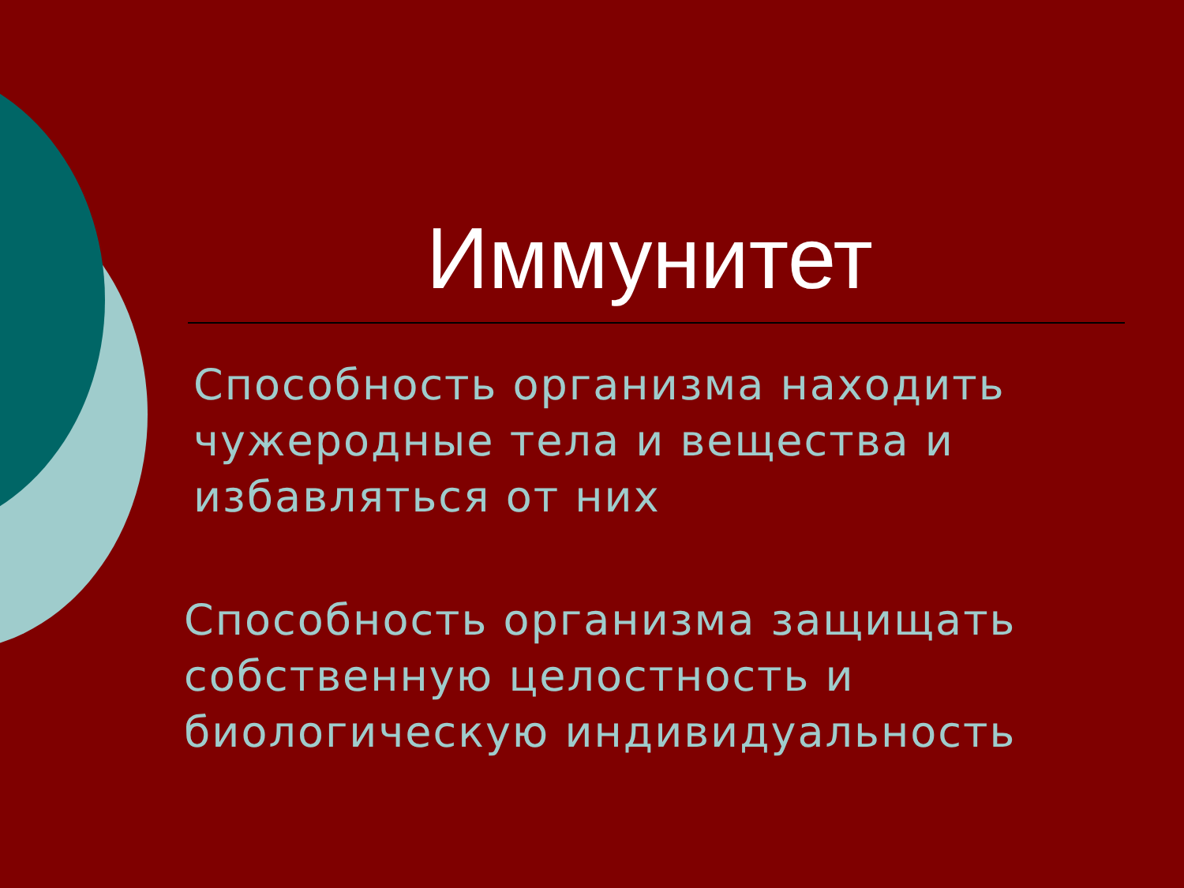Иммунитет
Способность организма находить
чужеродные тела и вещества и
избавляться от них
Способность организма защищать
собственную целостность и
биологическую индивидуальность